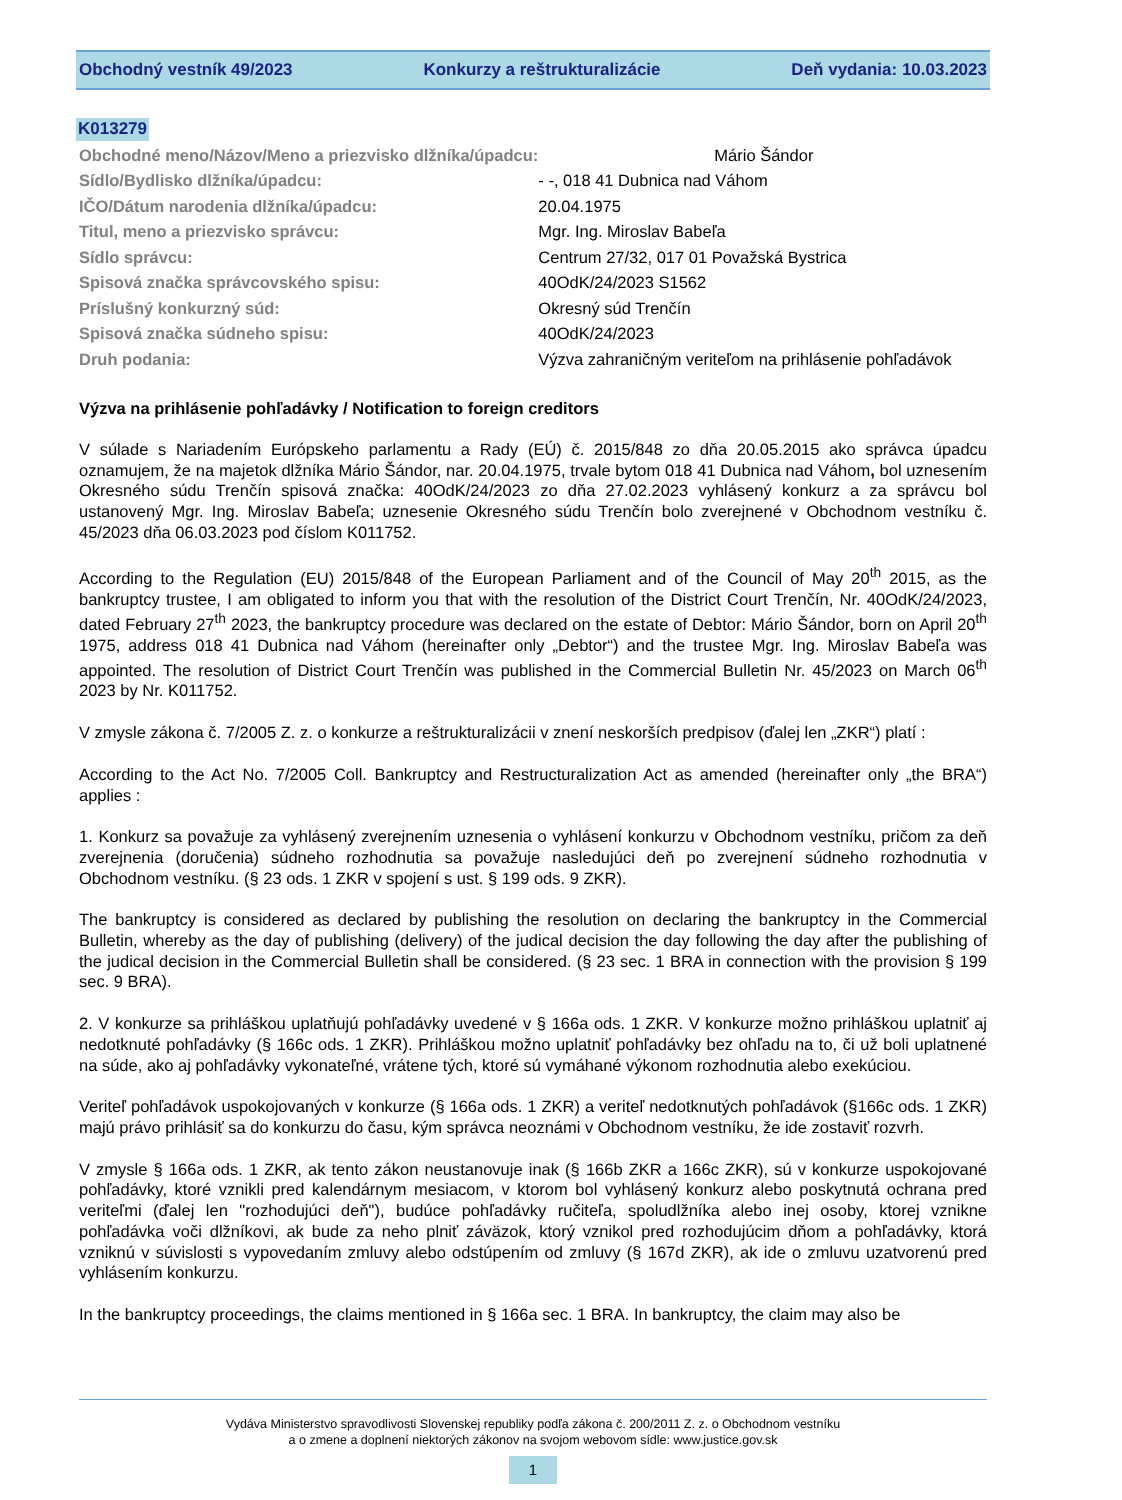Obchodný vestník 49/2023 Konkurzy a reštrukturalizácie Deň vydania: 10.03.2023
K013279
| Obchodné meno/Názov/Meno a priezvisko dlžníka/úpadcu: | Mário Šándor |
| Sídlo/Bydlisko dlžníka/úpadcu: | - -, 018 41 Dubnica nad Váhom |
| IČO/Dátum narodenia dlžníka/úpadcu: | 20.04.1975 |
| Titul, meno a priezvisko správcu: | Mgr. Ing. Miroslav Babeľa |
| Sídlo správcu: | Centrum 27/32, 017 01 Považská Bystrica |
| Spisová značka správcovského spisu: | 40OdK/24/2023 S1562 |
| Príslušný konkurzný súd: | Okresný súd Trenčín |
| Spisová značka súdneho spisu: | 40OdK/24/2023 |
| Druh podania: | Výzva zahraničným veriteľom na prihlásenie pohľadávok |
Výzva na prihlásenie pohľadávky / Notification to foreign creditors
V súlade s Nariadením Európskeho parlamentu a Rady (EÚ) č. 2015/848 zo dňa 20.05.2015 ako správca úpadcu oznamujem, že na majetok dlžníka Mário Šándor, nar. 20.04.1975, trvale bytom 018 41 Dubnica nad Váhom, bol uznesením Okresného súdu Trenčín spisová značka: 40OdK/24/2023 zo dňa 27.02.2023 vyhlásený konkurz a za správcu bol ustanovený Mgr. Ing. Miroslav Babeľa; uznesenie Okresného súdu Trenčín bolo zverejnené v Obchodnom vestníku č. 45/2023 dňa 06.03.2023 pod číslom K011752.
According to the Regulation (EU) 2015/848 of the European Parliament and of the Council of May 20<sup>th</sup> 2015, as the bankruptcy trustee, I am obligated to inform you that with the resolution of the District Court Trenčín, Nr. 40OdK/24/2023, dated February 27<sup>th</sup> 2023, the bankruptcy procedure was declared on the estate of Debtor: Mário Šándor, born on April 20<sup>th</sup> 1975, address 018 41 Dubnica nad Váhom (hereinafter only „Debtor“) and the trustee Mgr. Ing. Miroslav Babeľa was appointed. The resolution of District Court Trenčín was published in the Commercial Bulletin Nr. 45/2023 on March 06<sup>th</sup> 2023 by Nr. K011752.
V zmysle zákona č. 7/2005 Z. z. o konkurze a reštrukturalizácii v znení neskorších predpisov (ďalej len „ZKR“) platí :
According to the Act No. 7/2005 Coll. Bankruptcy and Restructuralization Act as amended (hereinafter only „the BRA“) applies :
1. Konkurz sa považuje za vyhlásený zverejnením uznesenia o vyhlásení konkurzu v Obchodnom vestníku, pričom za deň zverejnenia (doručenia) súdneho rozhodnutia sa považuje nasledujúci deň po zverejnení súdneho rozhodnutia v Obchodnom vestníku. (§ 23 ods. 1 ZKR v spojení s ust. § 199 ods. 9 ZKR).
The bankruptcy is considered as declared by publishing the resolution on declaring the bankruptcy in the Commercial Bulletin, whereby as the day of publishing (delivery) of the judical decision the day following the day after the publishing of the judical decision in the Commercial Bulletin shall be considered. (§ 23 sec. 1 BRA in connection with the provision § 199 sec. 9 BRA).
2. V konkurze sa prihláškou uplatňujú pohľadávky uvedené v § 166a ods. 1 ZKR. V konkurze možno prihláškou uplatniť aj nedotknuté pohľadávky (§ 166c ods. 1 ZKR). Prihláškou možno uplatniť pohľadávky bez ohľadu na to, či už boli uplatnené na súde, ako aj pohľadávky vykonateľné, vrátene tých, ktoré sú vymáhané výkonom rozhodnutia alebo exekúciou.
Veriteľ pohľadávok uspokojovaných v konkurze (§ 166a ods. 1 ZKR) a veriteľ nedotknutých pohľadávok (§166c ods. 1 ZKR) majú právo prihlásiť sa do konkurzu do času, kým správca neoznámi v Obchodnom vestníku, že ide zostaviť rozvrh.
V zmysle § 166a ods. 1 ZKR, ak tento zákon neustanovuje inak (§ 166b ZKR a 166c ZKR), sú v konkurze uspokojované pohľadávky, ktoré vznikli pred kalendárnym mesiacom, v ktorom bol vyhlásený konkurz alebo poskytnutá ochrana pred veriteľmi (ďalej len "rozhodujúci deň"), budúce pohľadávky ručiteľa, spoludlžníka alebo inej osoby, ktorej vznikne pohľadávka voči dlžníkovi, ak bude za neho plniť záväzok, ktorý vznikol pred rozhodujúcim dňom a pohľadávky, ktorá vzniknú v súvislosti s vypovedaním zmluvy alebo odstúpením od zmluvy (§ 167d ZKR), ak ide o zmluvu uzatvorenú pred vyhlásením konkurzu.
In the bankruptcy proceedings, the claims mentioned in § 166a sec. 1 BRA. In bankruptcy, the claim may also be
Vydáva Ministerstvo spravodlivosti Slovenskej republiky podľa zákona č. 200/2011 Z. z. o Obchodnom vestníku
a o zmene a doplnení niektorých zákonov na svojom webovom sídle: www.justice.gov.sk
1